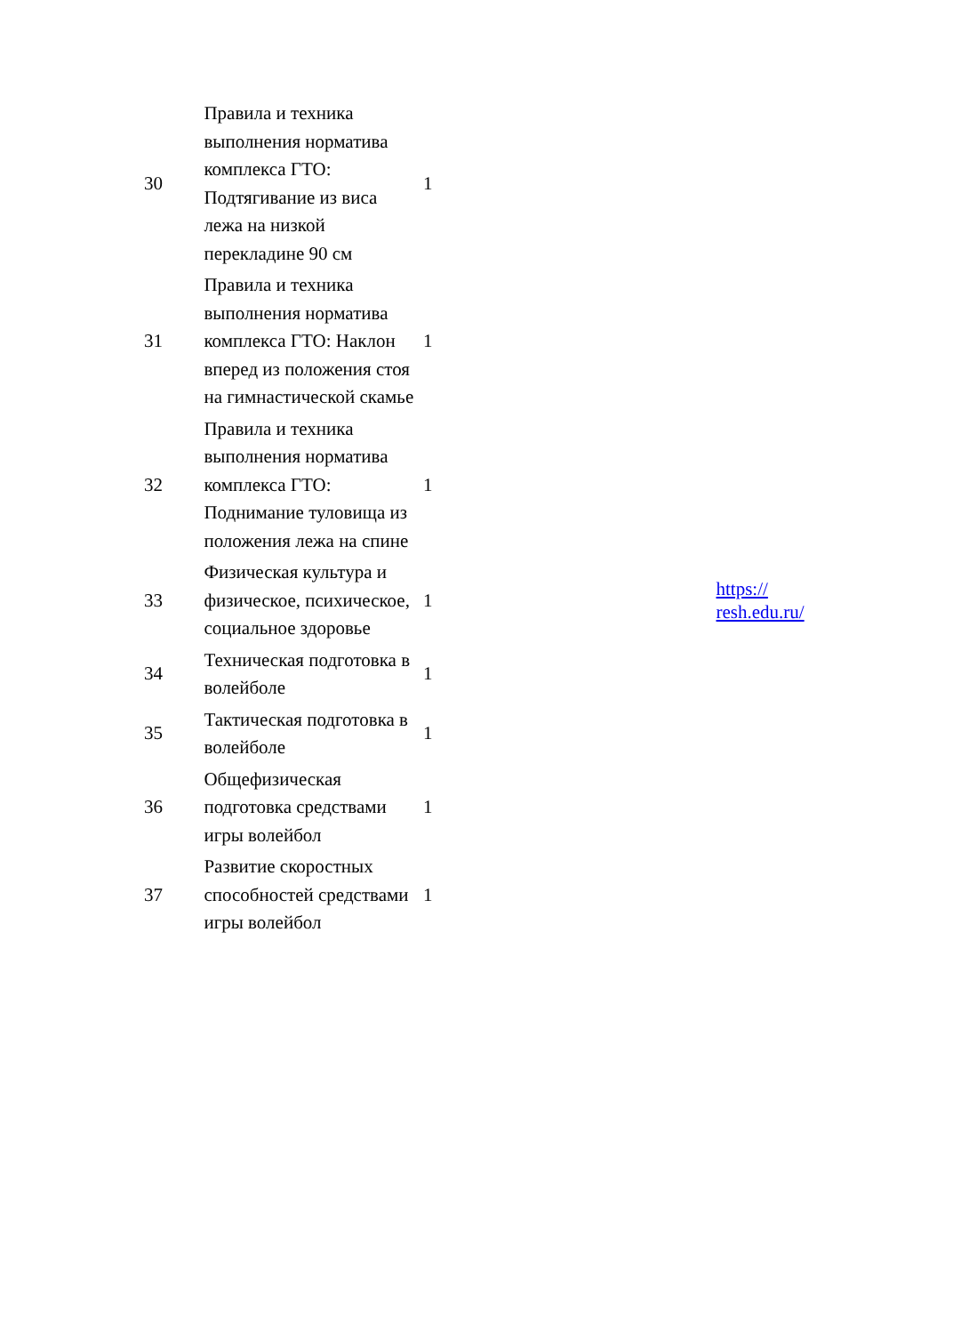| 30 | Правила и техника выполнения норматива комплекса ГТО: Подтягивание из виса лежа на низкой перекладине 90 см | 1 | |
| 31 | Правила и техника выполнения норматива комплекса ГТО: Наклон вперед из положения стоя на гимнастической скамье | 1 | |
| 32 | Правила и техника выполнения норматива комплекса ГТО: Поднимание туловища из положения лежа на спине | 1 | |
| 33 | Физическая культура и физическое, психическое, социальное здоровье | 1 | https:// resh.edu.ru/ |
| 34 | Техническая подготовка в волейболе | 1 | |
| 35 | Тактическая подготовка в волейболе | 1 | |
| 36 | Общефизическая подготовка средствами игры волейбол | 1 | |
| 37 | Развитие скоростных способностей средствами игры волейбол | 1 | |